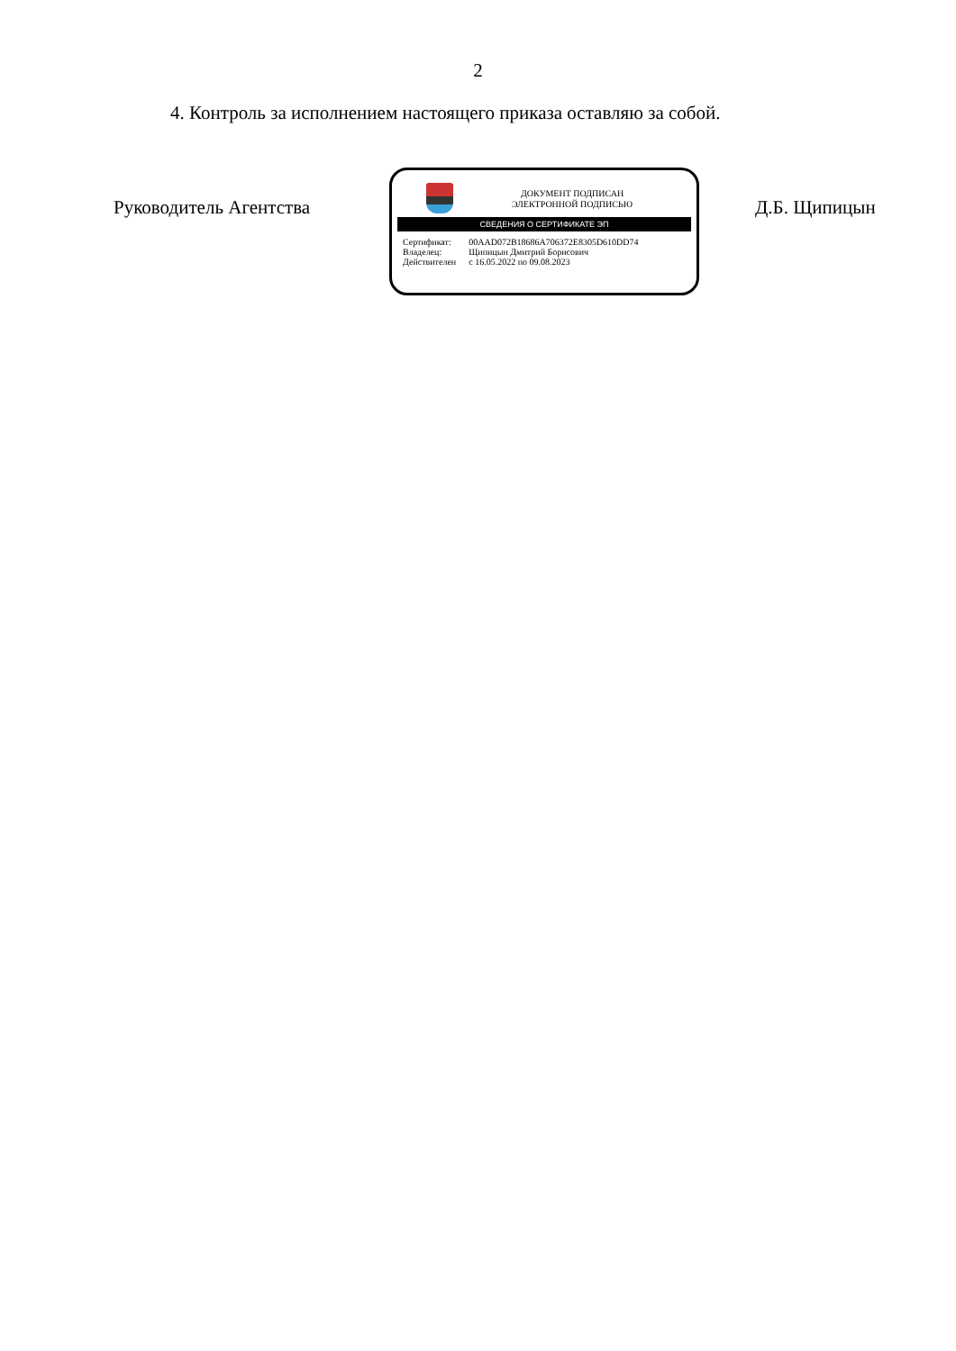2
4. Контроль за исполнением настоящего приказа оставляю за собой.
Руководитель Агентства
ДОКУМЕНТ ПОДПИСАН
ЭЛЕКТРОННОЙ ПОДПИСЬЮ
СВЕДЕНИЯ О СЕРТИФИКАТЕ ЭП
| Сертификат: | 00AAD072B18686A706372E8305D610DD74 |
| Владелец: | Щипицын Дмитрий Борисович |
| Действителен | с 16.05.2022 по 09.08.2023 |
Д.Б. Щипицын